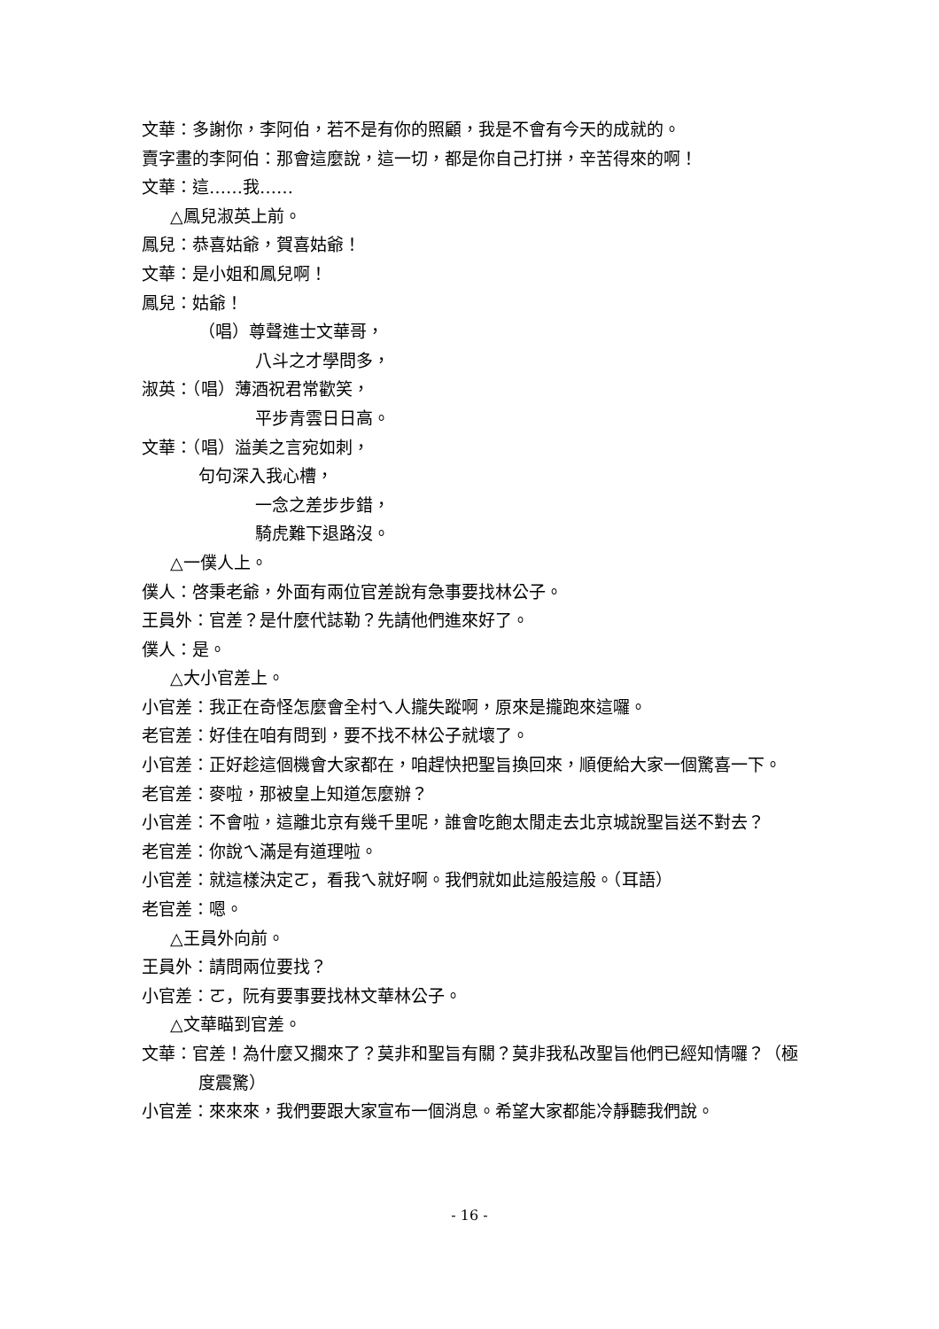文華：多謝你，李阿伯，若不是有你的照顧，我是不會有今天的成就的。
賣字畫的李阿伯：那會這麼說，這一切，都是你自己打拼，辛苦得來的啊！
文華：這……我……
△鳳兒淑英上前。
鳳兒：恭喜姑爺，賀喜姑爺！
文華：是小姐和鳳兒啊！
鳳兒：姑爺！
（唱）尊聲進士文華哥，
八斗之才學問多，
淑英：（唱）薄酒祝君常歡笑，
平步青雲日日高。
文華：（唱）溢美之言宛如刺，
句句深入我心槽，
一念之差步步錯，
騎虎難下退路沒。
△一僕人上。
僕人：啓秉老爺，外面有兩位官差說有急事要找林公子。
王員外：官差？是什麼代誌勒？先請他們進來好了。
僕人：是。
△大小官差上。
小官差：我正在奇怪怎麼會全村ㄟ人攏失蹤啊，原來是攏跑來這囉。
老官差：好佳在咱有問到，要不找不林公子就壞了。
小官差：正好趁這個機會大家都在，咱趕快把聖旨換回來，順便給大家一個驚喜一下。
老官差：麥啦，那被皇上知道怎麼辦？
小官差：不會啦，這離北京有幾千里呢，誰會吃飽太閒走去北京城說聖旨送不對去？
老官差：你說ㄟ滿是有道理啦。
小官差：就這樣決定ㄛ，看我ㄟ就好啊。我們就如此這般這般。（耳語）
老官差：嗯。
△王員外向前。
王員外：請問兩位要找？
小官差：ㄛ，阮有要事要找林文華林公子。
△文華瞄到官差。
文華：官差！為什麼又擱來了？莫非和聖旨有關？莫非我私改聖旨他們已經知情囉？（極度震驚）
小官差：來來來，我們要跟大家宣布一個消息。希望大家都能冷靜聽我們說。
- 16 -